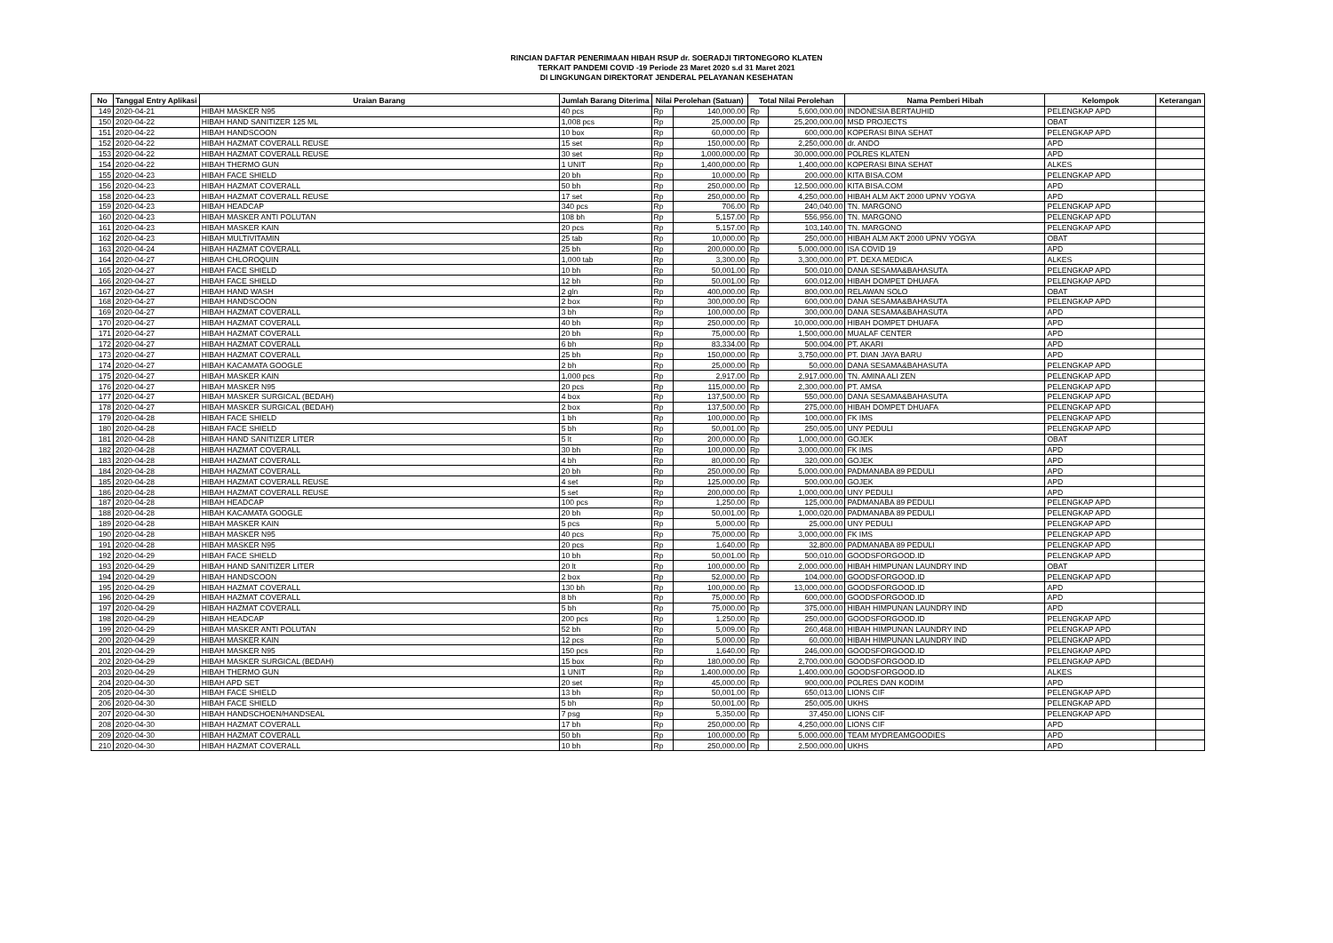RINCIAN DAFTAR PENERIMAAN HIBAH RSUP dr. SOERADJI TIRTONEGORO KLATEN
TERKAIT PANDEMI COVID -19 Periode 23 Maret 2020 s.d 31 Maret 2021
DI LINGKUNGAN DIREKTORAT JENDERAL PELAYANAN KESEHATAN
| No | Tanggal Entry Aplikasi | Uraian Barang | Jumlah Barang Diterima | Nilai Perolehan (Satuan) | | Total Nilai Perolehan | | Nama Pemberi Hibah | Kelompok | Keterangan |
| --- | --- | --- | --- | --- | --- | --- | --- | --- | --- | --- |
| 149 | 2020-04-21 | HIBAH MASKER N95 | 40 pcs | Rp | 140,000.00 | Rp | 5,600,000.00 | INDONESIA BERTAUHID | PELENGKAP APD | |
| 150 | 2020-04-22 | HIBAH HAND SANITIZER 125 ML | 1,008 pcs | Rp | 25,000.00 | Rp | 25,200,000.00 | MSD PROJECTS | OBAT | |
| 151 | 2020-04-22 | HIBAH HANDSCOON | 10 box | Rp | 60,000.00 | Rp | 600,000.00 | KOPERASI BINA SEHAT | PELENGKAP APD | |
| 152 | 2020-04-22 | HIBAH HAZMAT COVERALL REUSE | 15 set | Rp | 150,000.00 | Rp | 2,250,000.00 | dr. ANDO | APD | |
| 153 | 2020-04-22 | HIBAH HAZMAT COVERALL REUSE | 30 set | Rp | 1,000,000.00 | Rp | 30,000,000.00 | POLRES KLATEN | APD | |
| 154 | 2020-04-22 | HIBAH THERMO GUN | 1 UNIT | Rp | 1,400,000.00 | Rp | 1,400,000.00 | KOPERASI BINA SEHAT | ALKES | |
| 155 | 2020-04-23 | HIBAH FACE SHIELD | 20 bh | Rp | 10,000.00 | Rp | 200,000.00 | KITA BISA.COM | PELENGKAP APD | |
| 156 | 2020-04-23 | HIBAH HAZMAT COVERALL | 50 bh | Rp | 250,000.00 | Rp | 12,500,000.00 | KITA BISA.COM | APD | |
| 158 | 2020-04-23 | HIBAH HAZMAT COVERALL REUSE | 17 set | Rp | 250,000.00 | Rp | 4,250,000.00 | HIBAH ALM AKT 2000 UPNV YOGYA | APD | |
| 159 | 2020-04-23 | HIBAH HEADCAP | 340 pcs | Rp | 706.00 | Rp | 240,040.00 | TN. MARGONO | PELENGKAP APD | |
| 160 | 2020-04-23 | HIBAH MASKER ANTI POLUTAN | 108 bh | Rp | 5,157.00 | Rp | 556,956.00 | TN. MARGONO | PELENGKAP APD | |
| 161 | 2020-04-23 | HIBAH MASKER KAIN | 20 pcs | Rp | 5,157.00 | Rp | 103,140.00 | TN. MARGONO | PELENGKAP APD | |
| 162 | 2020-04-23 | HIBAH MULTIVITAMIN | 25 tab | Rp | 10,000.00 | Rp | 250,000.00 | HIBAH ALM AKT 2000 UPNV YOGYA | OBAT | |
| 163 | 2020-04-24 | HIBAH HAZMAT COVERALL | 25 bh | Rp | 200,000.00 | Rp | 5,000,000.00 | ISA COVID 19 | APD | |
| 164 | 2020-04-27 | HIBAH CHLOROQUIN | 1,000 tab | Rp | 3,300.00 | Rp | 3,300,000.00 | PT. DEXA MEDICA | ALKES | |
| 165 | 2020-04-27 | HIBAH FACE SHIELD | 10 bh | Rp | 50,001.00 | Rp | 500,010.00 | DANA SESAMA&BAHASUTA | PELENGKAP APD | |
| 166 | 2020-04-27 | HIBAH FACE SHIELD | 12 bh | Rp | 50,001.00 | Rp | 600,012.00 | HIBAH DOMPET DHUAFA | PELENGKAP APD | |
| 167 | 2020-04-27 | HIBAH HAND WASH | 2 gln | Rp | 400,000.00 | Rp | 800,000.00 | RELAWAN SOLO | OBAT | |
| 168 | 2020-04-27 | HIBAH HANDSCOON | 2 box | Rp | 300,000.00 | Rp | 600,000.00 | DANA SESAMA&BAHASUTA | PELENGKAP APD | |
| 169 | 2020-04-27 | HIBAH HAZMAT COVERALL | 3 bh | Rp | 100,000.00 | Rp | 300,000.00 | DANA SESAMA&BAHASUTA | APD | |
| 170 | 2020-04-27 | HIBAH HAZMAT COVERALL | 40 bh | Rp | 250,000.00 | Rp | 10,000,000.00 | HIBAH DOMPET DHUAFA | APD | |
| 171 | 2020-04-27 | HIBAH HAZMAT COVERALL | 20 bh | Rp | 75,000.00 | Rp | 1,500,000.00 | MUALAF CENTER | APD | |
| 172 | 2020-04-27 | HIBAH HAZMAT COVERALL | 6 bh | Rp | 83,334.00 | Rp | 500,004.00 | PT. AKARI | APD | |
| 173 | 2020-04-27 | HIBAH HAZMAT COVERALL | 25 bh | Rp | 150,000.00 | Rp | 3,750,000.00 | PT. DIAN JAYA BARU | APD | |
| 174 | 2020-04-27 | HIBAH KACAMATA GOOGLE | 2 bh | Rp | 25,000.00 | Rp | 50,000.00 | DANA SESAMA&BAHASUTA | PELENGKAP APD | |
| 175 | 2020-04-27 | HIBAH MASKER KAIN | 1,000 pcs | Rp | 2,917.00 | Rp | 2,917,000.00 | TN. AMINA ALI ZEN | PELENGKAP APD | |
| 176 | 2020-04-27 | HIBAH MASKER N95 | 20 pcs | Rp | 115,000.00 | Rp | 2,300,000.00 | PT. AMSA | PELENGKAP APD | |
| 177 | 2020-04-27 | HIBAH MASKER SURGICAL (BEDAH) | 4 box | Rp | 137,500.00 | Rp | 550,000.00 | DANA SESAMA&BAHASUTA | PELENGKAP APD | |
| 178 | 2020-04-27 | HIBAH MASKER SURGICAL (BEDAH) | 2 box | Rp | 137,500.00 | Rp | 275,000.00 | HIBAH DOMPET DHUAFA | PELENGKAP APD | |
| 179 | 2020-04-28 | HIBAH FACE SHIELD | 1 bh | Rp | 100,000.00 | Rp | 100,000.00 | FK IMS | PELENGKAP APD | |
| 180 | 2020-04-28 | HIBAH FACE SHIELD | 5 bh | Rp | 50,001.00 | Rp | 250,005.00 | UNY PEDULI | PELENGKAP APD | |
| 181 | 2020-04-28 | HIBAH HAND SANITIZER LITER | 5 lt | Rp | 200,000.00 | Rp | 1,000,000.00 | GOJEK | OBAT | |
| 182 | 2020-04-28 | HIBAH HAZMAT COVERALL | 30 bh | Rp | 100,000.00 | Rp | 3,000,000.00 | FK IMS | APD | |
| 183 | 2020-04-28 | HIBAH HAZMAT COVERALL | 4 bh | Rp | 80,000.00 | Rp | 320,000.00 | GOJEK | APD | |
| 184 | 2020-04-28 | HIBAH HAZMAT COVERALL | 20 bh | Rp | 250,000.00 | Rp | 5,000,000.00 | PADMANABA 89 PEDULI | APD | |
| 185 | 2020-04-28 | HIBAH HAZMAT COVERALL REUSE | 4 set | Rp | 125,000.00 | Rp | 500,000.00 | GOJEK | APD | |
| 186 | 2020-04-28 | HIBAH HAZMAT COVERALL REUSE | 5 set | Rp | 200,000.00 | Rp | 1,000,000.00 | UNY PEDULI | APD | |
| 187 | 2020-04-28 | HIBAH HEADCAP | 100 pcs | Rp | 1,250.00 | Rp | 125,000.00 | PADMANABA 89 PEDULI | PELENGKAP APD | |
| 188 | 2020-04-28 | HIBAH KACAMATA GOOGLE | 20 bh | Rp | 50,001.00 | Rp | 1,000,020.00 | PADMANABA 89 PEDULI | PELENGKAP APD | |
| 189 | 2020-04-28 | HIBAH MASKER KAIN | 5 pcs | Rp | 5,000.00 | Rp | 25,000.00 | UNY PEDULI | PELENGKAP APD | |
| 190 | 2020-04-28 | HIBAH MASKER N95 | 40 pcs | Rp | 75,000.00 | Rp | 3,000,000.00 | FK IMS | PELENGKAP APD | |
| 191 | 2020-04-28 | HIBAH MASKER N95 | 20 pcs | Rp | 1,640.00 | Rp | 32,800.00 | PADMANABA 89 PEDULI | PELENGKAP APD | |
| 192 | 2020-04-29 | HIBAH FACE SHIELD | 10 bh | Rp | 50,001.00 | Rp | 500,010.00 | GOODSFORGOOD.ID | PELENGKAP APD | |
| 193 | 2020-04-29 | HIBAH HAND SANITIZER LITER | 20 lt | Rp | 100,000.00 | Rp | 2,000,000.00 | HIBAH HIMPUNAN LAUNDRY IND | OBAT | |
| 194 | 2020-04-29 | HIBAH HANDSCOON | 2 box | Rp | 52,000.00 | Rp | 104,000.00 | GOODSFORGOOD.ID | PELENGKAP APD | |
| 195 | 2020-04-29 | HIBAH HAZMAT COVERALL | 130 bh | Rp | 100,000.00 | Rp | 13,000,000.00 | GOODSFORGOOD.ID | APD | |
| 196 | 2020-04-29 | HIBAH HAZMAT COVERALL | 8 bh | Rp | 75,000.00 | Rp | 600,000.00 | GOODSFORGOOD.ID | APD | |
| 197 | 2020-04-29 | HIBAH HAZMAT COVERALL | 5 bh | Rp | 75,000.00 | Rp | 375,000.00 | HIBAH HIMPUNAN LAUNDRY IND | APD | |
| 198 | 2020-04-29 | HIBAH HEADCAP | 200 pcs | Rp | 1,250.00 | Rp | 250,000.00 | GOODSFORGOOD.ID | PELENGKAP APD | |
| 199 | 2020-04-29 | HIBAH MASKER ANTI POLUTAN | 52 bh | Rp | 5,009.00 | Rp | 260,468.00 | HIBAH HIMPUNAN LAUNDRY IND | PELENGKAP APD | |
| 200 | 2020-04-29 | HIBAH MASKER KAIN | 12 pcs | Rp | 5,000.00 | Rp | 60,000.00 | HIBAH HIMPUNAN LAUNDRY IND | PELENGKAP APD | |
| 201 | 2020-04-29 | HIBAH MASKER N95 | 150 pcs | Rp | 1,640.00 | Rp | 246,000.00 | GOODSFORGOOD.ID | PELENGKAP APD | |
| 202 | 2020-04-29 | HIBAH MASKER SURGICAL (BEDAH) | 15 box | Rp | 180,000.00 | Rp | 2,700,000.00 | GOODSFORGOOD.ID | PELENGKAP APD | |
| 203 | 2020-04-29 | HIBAH THERMO GUN | 1 UNIT | Rp | 1,400,000.00 | Rp | 1,400,000.00 | GOODSFORGOOD.ID | ALKES | |
| 204 | 2020-04-30 | HIBAH APD SET | 20 set | Rp | 45,000.00 | Rp | 900,000.00 | POLRES DAN KODIM | APD | |
| 205 | 2020-04-30 | HIBAH FACE SHIELD | 13 bh | Rp | 50,001.00 | Rp | 650,013.00 | LIONS CIF | PELENGKAP APD | |
| 206 | 2020-04-30 | HIBAH FACE SHIELD | 5 bh | Rp | 50,001.00 | Rp | 250,005.00 | UKHS | PELENGKAP APD | |
| 207 | 2020-04-30 | HIBAH HANDSCHOEN/HANDSEAL | 7 psg | Rp | 5,350.00 | Rp | 37,450.00 | LIONS CIF | PELENGKAP APD | |
| 208 | 2020-04-30 | HIBAH HAZMAT COVERALL | 17 bh | Rp | 250,000.00 | Rp | 4,250,000.00 | LIONS CIF | APD | |
| 209 | 2020-04-30 | HIBAH HAZMAT COVERALL | 50 bh | Rp | 100,000.00 | Rp | 5,000,000.00 | TEAM MYDREAMGOODIES | APD | |
| 210 | 2020-04-30 | HIBAH HAZMAT COVERALL | 10 bh | Rp | 250,000.00 | Rp | 2,500,000.00 | UKHS | APD | |